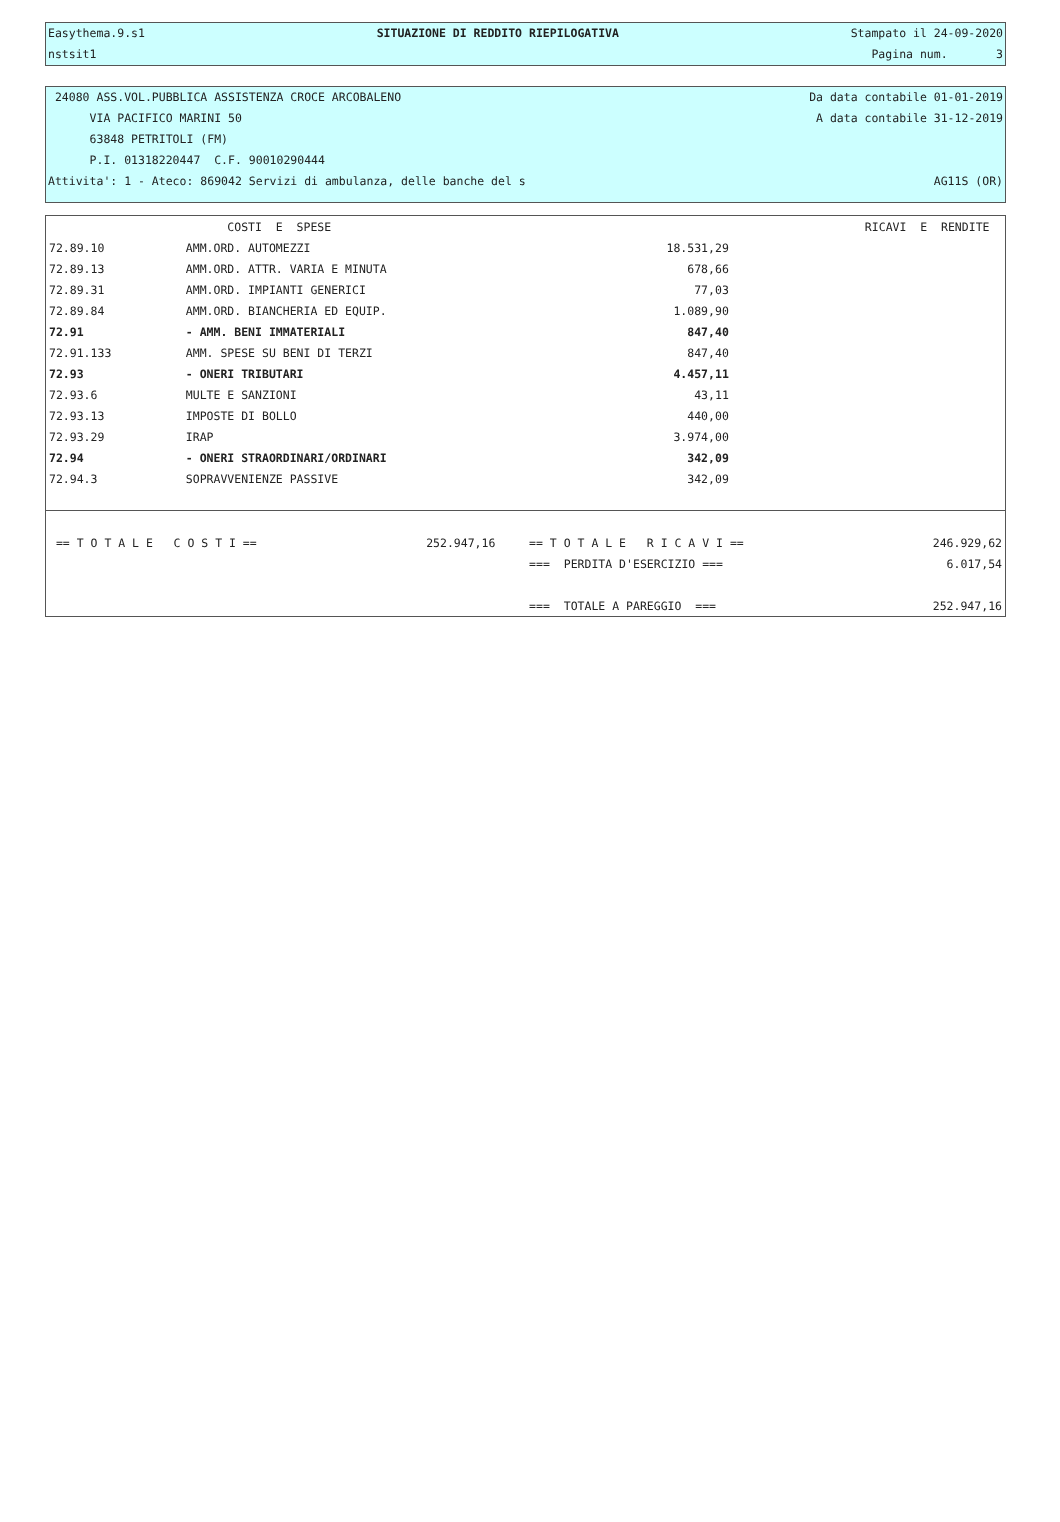Easythema.9.s1 SITUAZIONE DI REDDITO RIEPILOGATIVA Stampato il 24-09-2020
nstsit1 Pagina num. 3
24080 ASS.VOL.PUBBLICA ASSISTENZA CROCE ARCOBALENO Da data contabile 01-01-2019
VIA PACIFICO MARINI 50 A data contabile 31-12-2019
63848 PETRITOLI (FM)
P.I. 01318220447 C.F. 90010290444
Attivita': 1 - Ateco: 869042 Servizi di ambulanza, delle banche del s AG11S (OR)
| | COSTI E SPESE | | RICAVI E RENDITE | |
| 72.89.10 | AMM.ORD. AUTOMEZZI | 18.531,29 | | |
| 72.89.13 | AMM.ORD. ATTR. VARIA E MINUTA | 678,66 | | |
| 72.89.31 | AMM.ORD. IMPIANTI GENERICI | 77,03 | | |
| 72.89.84 | AMM.ORD. BIANCHERIA ED EQUIP. | 1.089,90 | | |
| 72.91 | - AMM. BENI IMMATERIALI | 847,40 | | |
| 72.91.133 | AMM. SPESE SU BENI DI TERZI | 847,40 | | |
| 72.93 | - ONERI TRIBUTARI | 4.457,11 | | |
| 72.93.6 | MULTE E SANZIONI | 43,11 | | |
| 72.93.13 | IMPOSTE DI BOLLO | 440,00 | | |
| 72.93.29 | IRAP | 3.974,00 | | |
| 72.94 | - ONERI STRAORDINARI/ORDINARI | 342,09 | | |
| 72.94.3 | SOPRAVVENIENZE PASSIVE | 342,09 | | |
| == T O T A L E C O S T I == | 252.947,16 | == T O T A L E R I C A V I == | 246.929,62 |
| | | === PERDITA D'ESERCIZIO === | 6.017,54 |
| | | === TOTALE A PAREGGIO === | 252.947,16 |